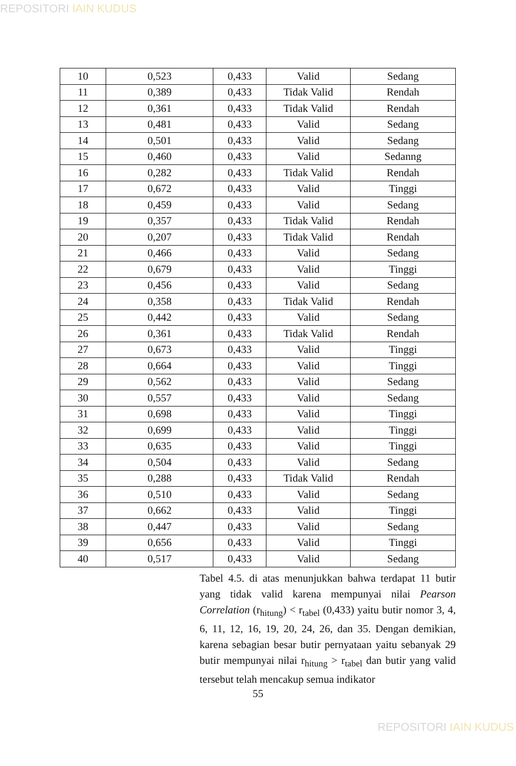REPOSITORI IAIN KUDUS
| 10 | 0,523 | 0,433 | Valid | Sedang |
| 11 | 0,389 | 0,433 | Tidak Valid | Rendah |
| 12 | 0,361 | 0,433 | Tidak Valid | Rendah |
| 13 | 0,481 | 0,433 | Valid | Sedang |
| 14 | 0,501 | 0,433 | Valid | Sedang |
| 15 | 0,460 | 0,433 | Valid | Sedanng |
| 16 | 0,282 | 0,433 | Tidak Valid | Rendah |
| 17 | 0,672 | 0,433 | Valid | Tinggi |
| 18 | 0,459 | 0,433 | Valid | Sedang |
| 19 | 0,357 | 0,433 | Tidak Valid | Rendah |
| 20 | 0,207 | 0,433 | Tidak Valid | Rendah |
| 21 | 0,466 | 0,433 | Valid | Sedang |
| 22 | 0,679 | 0,433 | Valid | Tinggi |
| 23 | 0,456 | 0,433 | Valid | Sedang |
| 24 | 0,358 | 0,433 | Tidak Valid | Rendah |
| 25 | 0,442 | 0,433 | Valid | Sedang |
| 26 | 0,361 | 0,433 | Tidak Valid | Rendah |
| 27 | 0,673 | 0,433 | Valid | Tinggi |
| 28 | 0,664 | 0,433 | Valid | Tinggi |
| 29 | 0,562 | 0,433 | Valid | Sedang |
| 30 | 0,557 | 0,433 | Valid | Sedang |
| 31 | 0,698 | 0,433 | Valid | Tinggi |
| 32 | 0,699 | 0,433 | Valid | Tinggi |
| 33 | 0,635 | 0,433 | Valid | Tinggi |
| 34 | 0,504 | 0,433 | Valid | Sedang |
| 35 | 0,288 | 0,433 | Tidak Valid | Rendah |
| 36 | 0,510 | 0,433 | Valid | Sedang |
| 37 | 0,662 | 0,433 | Valid | Tinggi |
| 38 | 0,447 | 0,433 | Valid | Sedang |
| 39 | 0,656 | 0,433 | Valid | Tinggi |
| 40 | 0,517 | 0,433 | Valid | Sedang |
Tabel 4.5. di atas menunjukkan bahwa terdapat 11 butir yang tidak valid karena mempunyai nilai Pearson Correlation (r<sub>hitung</sub>) < r<sub>tabel</sub> (0,433) yaitu butir nomor 3, 4, 6, 11, 12, 16, 19, 20, 24, 26, dan 35. Dengan demikian, karena sebagian besar butir pernyataan yaitu sebanyak 29 butir mempunyai nilai r<sub>hitung</sub> > r<sub>tabel</sub> dan butir yang valid tersebut telah mencakup semua indikator
55
REPOSITORI IAIN KUDUS